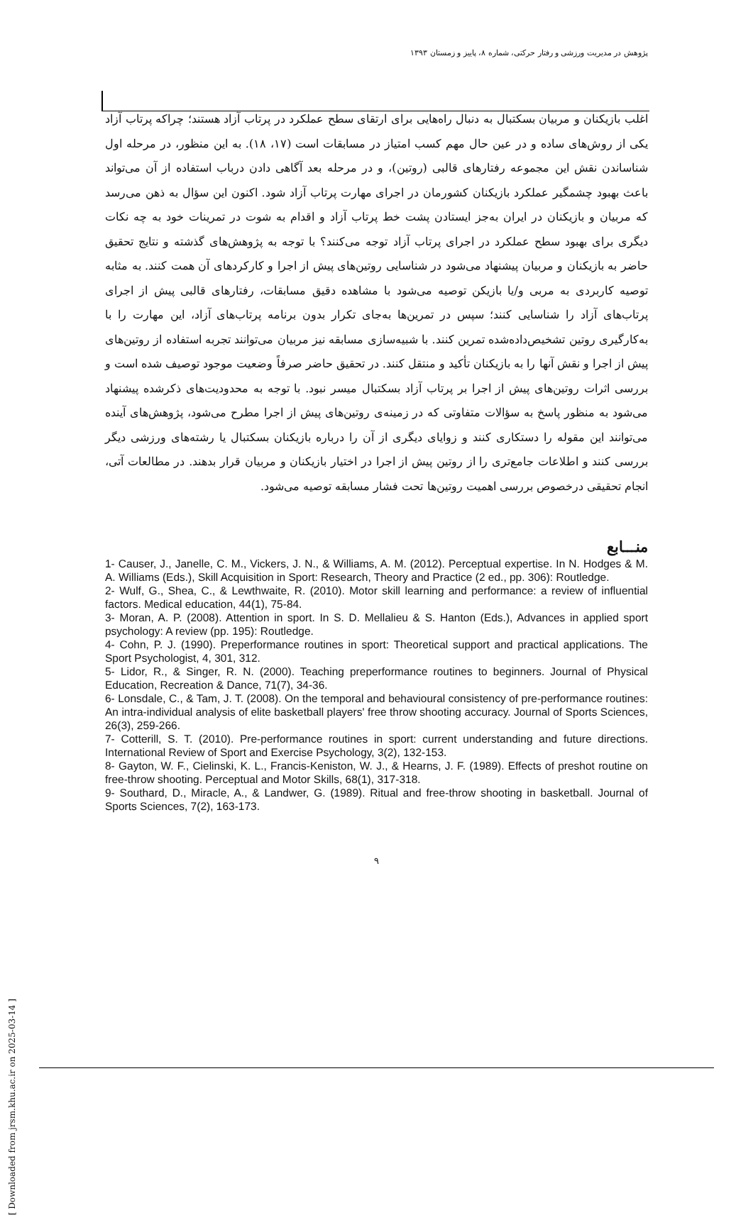پژوهش در مدیریت ورزشی و رفتار حرکتی، شماره ۸، پاییز و زمستان ۱۳۹۳
اغلب بازیکنان و مربیان بسکتبال به دنبال راه‌هایی برای ارتقای سطح عملکرد در پرتاب آزاد هستند؛ چراکه پرتاب آزاد یکی از روش‌های ساده و در عین حال مهم کسب امتیاز در مسابقات است (۱۷، ۱۸). به این منظور، در مرحله اول شناساندن نقش این مجموعه رفتارهای قالبی (روتین)، و در مرحله بعد آگاهی دادن درباب استفاده از آن می‌تواند باعث بهبود چشمگیر عملکرد بازیکنان کشورمان در اجرای مهارت پرتاب آزاد شود. اکنون این سؤال به ذهن می‌رسد که مربیان و بازیکنان در ایران به‌جز ایستادن پشت خط پرتاب آزاد و اقدام به شوت در تمرینات خود به چه نکات دیگری برای بهبود سطح عملکرد در اجرای پرتاب آزاد توجه می‌کنند؟ با توجه به پژوهش‌های گذشته و نتایج تحقیق حاضر به بازیکنان و مربیان پیشنهاد می‌شود در شناسایی روتین‌های پیش از اجرا و کارکردهای آن همت کنند. به مثابه توصیه کاربردی به مربی و/یا بازیکن توصیه می‌شود با مشاهده دقیق مسابقات، رفتارهای قالبی پیش از اجرای پرتاب‌های آزاد را شناسایی کنند؛ سپس در تمرین‌ها به‌جای تکرار بدون برنامه پرتاب‌های آزاد، این مهارت را با به‌کارگیری روتین تشخیص‌داده‌شده تمرین کنند. با شبیه‌سازی مسابقه نیز مربیان می‌توانند تجربه استفاده از روتین‌های پیش از اجرا و نقش آنها را به بازیکنان تأکید و منتقل کنند. در تحقیق حاضر صرفاً وضعیت موجود توصیف شده است و بررسی اثرات روتین‌های پیش از اجرا بر پرتاب آزاد بسکتبال میسر نبود. با توجه به محدودیت‌های ذکرشده پیشنهاد می‌شود به منظور پاسخ به سؤالات متفاوتی که در زمینه‌ی روتین‌های پیش از اجرا مطرح می‌شود، پژوهش‌های آینده می‌توانند این مقوله را دستکاری کنند و زوایای دیگری از آن را درباره بازیکنان بسکتبال یا رشته‌های ورزشی دیگر بررسی کنند و اطلاعات جامع‌تری را از روتین پیش از اجرا در اختیار بازیکنان و مربیان قرار بدهند. در مطالعات آتی، انجام تحقیقی درخصوص بررسی اهمیت روتین‌ها تحت فشار مسابقه توصیه می‌شود.
منـــابع
1- Causer, J., Janelle, C. M., Vickers, J. N., & Williams, A. M. (2012). Perceptual expertise. In N. Hodges & M. A. Williams (Eds.), Skill Acquisition in Sport: Research, Theory and Practice (2 ed., pp. 306): Routledge.
2- Wulf, G., Shea, C., & Lewthwaite, R. (2010). Motor skill learning and performance: a review of influential factors. Medical education, 44(1), 75-84.
3- Moran, A. P. (2008). Attention in sport. In S. D. Mellalieu & S. Hanton (Eds.), Advances in applied sport psychology: A review (pp. 195): Routledge.
4- Cohn, P. J. (1990). Preperformance routines in sport: Theoretical support and practical applications. The Sport Psychologist, 4, 301, 312.
5- Lidor, R., & Singer, R. N. (2000). Teaching preperformance routines to beginners. Journal of Physical Education, Recreation & Dance, 71(7), 34-36.
6- Lonsdale, C., & Tam, J. T. (2008). On the temporal and behavioural consistency of pre-performance routines: An intra-individual analysis of elite basketball players' free throw shooting accuracy. Journal of Sports Sciences, 26(3), 259-266.
7- Cotterill, S. T. (2010). Pre-performance routines in sport: current understanding and future directions. International Review of Sport and Exercise Psychology, 3(2), 132-153.
8- Gayton, W. F., Cielinski, K. L., Francis-Keniston, W. J., & Hearns, J. F. (1989). Effects of preshot routine on free-throw shooting. Perceptual and Motor Skills, 68(1), 317-318.
9- Southard, D., Miracle, A., & Landwer, G. (1989). Ritual and free-throw shooting in basketball. Journal of Sports Sciences, 7(2), 163-173.
۹
[ Downloaded from jrsm.khu.ac.ir on 2025-03-14 ]